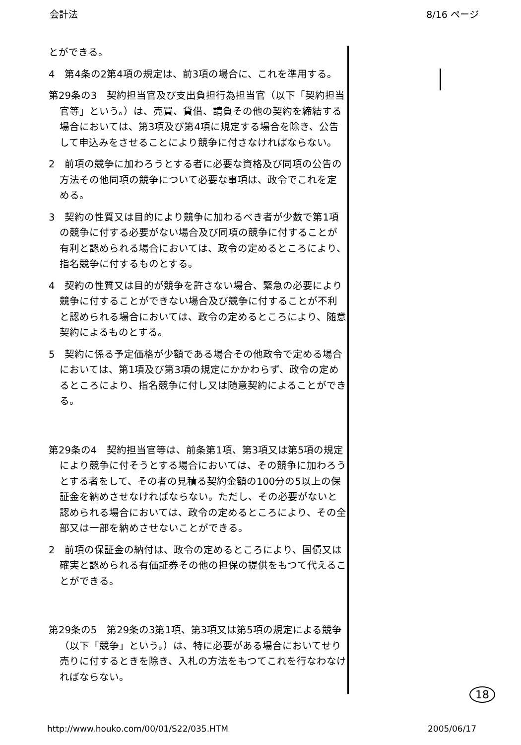会計法 8/16 ページ
とができる。
4　第4条の2第4項の規定は、前3項の場合に、これを準用する。
第29条の3　契約担当官及び支出負担行為担当官（以下「契約担当官等」という。）は、売買、貸借、請負その他の契約を締結する場合においては、第3項及び第4項に規定する場合を除き、公告して申込みをさせることにより競争に付さなければならない。
2　前項の競争に加わろうとする者に必要な資格及び同項の公告の方法その他同項の競争について必要な事項は、政令でこれを定める。
3　契約の性質又は目的により競争に加わるべき者が少数で第1項の競争に付する必要がない場合及び同項の競争に付することが有利と認められる場合においては、政令の定めるところにより、指名競争に付するものとする。
4　契約の性質又は目的が競争を許さない場合、緊急の必要により競争に付することができない場合及び競争に付することが不利と認められる場合においては、政令の定めるところにより、随意契約によるものとする。
5　契約に係る予定価格が少額である場合その他政令で定める場合においては、第1項及び第3項の規定にかかわらず、政令の定めるところにより、指名競争に付し又は随意契約によることができる。
第29条の4　契約担当官等は、前条第1項、第3項又は第5項の規定により競争に付そうとする場合においては、その競争に加わろうとする者をして、その者の見積る契約金額の100分の5以上の保証金を納めさせなければならない。ただし、その必要がないと認められる場合においては、政令の定めるところにより、その全部又は一部を納めさせないことができる。
2　前項の保証金の納付は、政令の定めるところにより、国債又は確実と認められる有価証券その他の担保の提供をもつて代えることができる。
第29条の5　第29条の3第1項、第3項又は第5項の規定による競争（以下「競争」という。）は、特に必要がある場合においてせり売りに付するときを除き、入札の方法をもつてこれを行なわなければならない。
18
http://www.houko.com/00/01/S22/035.HTM 2005/06/17